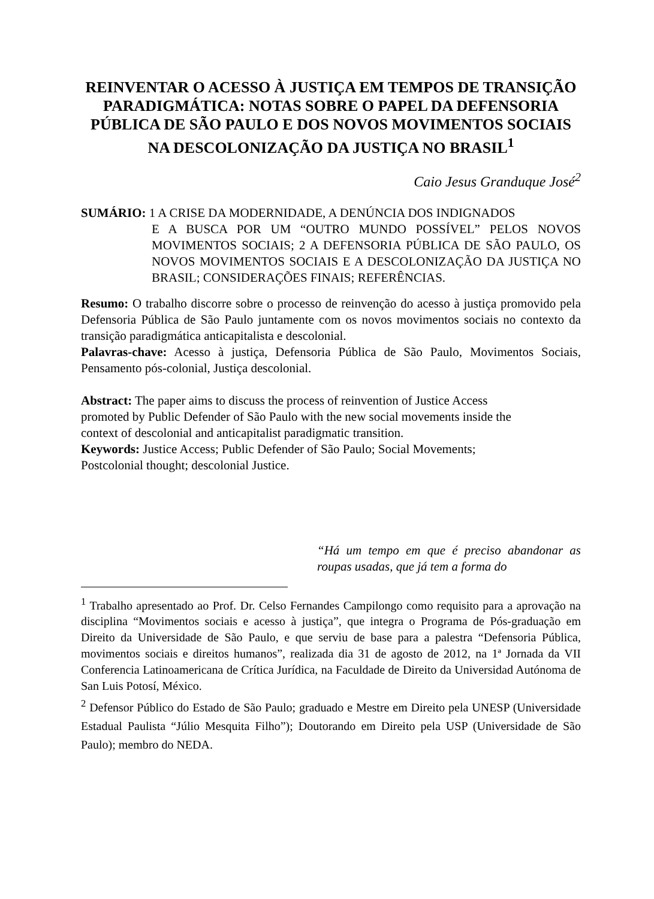REINVENTAR O ACESSO À JUSTIÇA EM TEMPOS DE TRANSIÇÃO PARADIGMÁTICA: NOTAS SOBRE O PAPEL DA DEFENSORIA PÚBLICA DE SÃO PAULO E DOS NOVOS MOVIMENTOS SOCIAIS NA DESCOLONIZAÇÃO DA JUSTIÇA NO BRASIL<sup>1</sup>
Caio Jesus Granduque José<sup>2</sup>
SUMÁRIO: 1 A CRISE DA MODERNIDADE, A DENÚNCIA DOS INDIGNADOS
E A BUSCA POR UM “OUTRO MUNDO POSSÍVEL” PELOS NOVOS MOVIMENTOS SOCIAIS; 2 A DEFENSORIA PÚBLICA DE SÃO PAULO, OS NOVOS MOVIMENTOS SOCIAIS E A DESCOLONIZAÇÃO DA JUSTIÇA NO BRASIL; CONSIDERAÇÕES FINAIS; REFERÊNCIAS.
Resumo: O trabalho discorre sobre o processo de reinvenção do acesso à justiça promovido pela Defensoria Pública de São Paulo juntamente com os novos movimentos sociais no contexto da transição paradigmática anticapitalista e descolonial.
Palavras-chave: Acesso à justiça, Defensoria Pública de São Paulo, Movimentos Sociais, Pensamento pós-colonial, Justiça descolonial.
Abstract: The paper aims to discuss the process of reinvention of Justice Access
promoted by Public Defender of São Paulo with the new social movements inside the
context of descolonial and anticapitalist paradigmatic transition.
Keywords: Justice Access; Public Defender of São Paulo; Social Movements;
Postcolonial thought; descolonial Justice.
“Há um tempo em que é preciso abandonar as roupas usadas, que já tem a forma do
<sup>1</sup> Trabalho apresentado ao Prof. Dr. Celso Fernandes Campilongo como requisito para a aprovação na disciplina “Movimentos sociais e acesso à justiça”, que integra o Programa de Pós-graduação em Direito da Universidade de São Paulo, e que serviu de base para a palestra “Defensoria Pública, movimentos sociais e direitos humanos”, realizada dia 31 de agosto de 2012, na 1ª Jornada da VII Conferencia Latinoamericana de Crítica Jurídica, na Faculdade de Direito da Universidad Autónoma de San Luis Potosí, México.
<sup>2</sup> Defensor Público do Estado de São Paulo; graduado e Mestre em Direito pela UNESP (Universidade Estadual Paulista “Júlio Mesquita Filho”); Doutorando em Direito pela USP (Universidade de São Paulo); membro do NEDA.